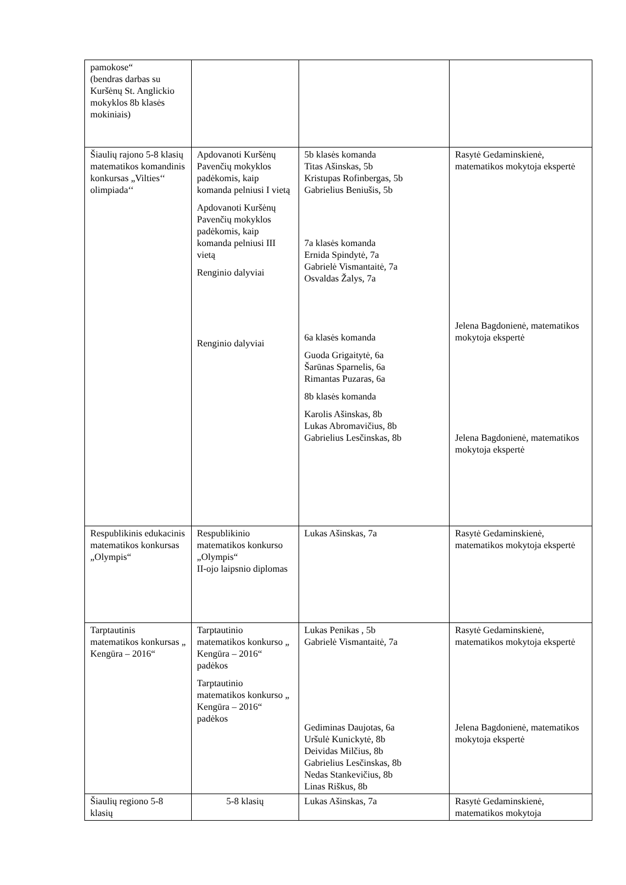| pamokose“ (bendras darbas su Kuršėnų St. Anglickio mokyklos 8b klasės mokiniais) | | | |
| Šiaulių rajono 5-8 klasių matematikos komandinis konkursas „Vilties‘‘ olimpiada‘‘ | Apdovanoti Kuršėnų Pavenčių mokyklos padėkomis, kaip komanda pelniusi I vietą Apdovanoti Kuršėnų Pavenčių mokyklos padėkomis, kaip komanda pelniusi III vietą Renginio dalyviai Renginio dalyviai | 5b klasės komanda Titas Ašinskas, 5b Kristupas Rofinbergas, 5b Gabrielius Beniušis, 5b 7a klasės komanda Ernida Spindytė, 7a Gabrielė Vismantaitė, 7a Osvaldas Žalys, 7a 6a klasės komanda Guoda Grigaitytė, 6a Šarūnas Sparnelis, 6a Rimantas Puzaras, 6a 8b klasės komanda Karolis Ašinskas, 8b Lukas Abromavičius, 8b Gabrielius Lesčinskas, 8b | Rasytė Gedaminskienė, matematikos mokytoja ekspertė Jelena Bagdonienė, matematikos mokytoja ekspertė Jelena Bagdonienė, matematikos mokytoja ekspertė |
| Respublikinis edukacinis matematikos konkursas „Olympis“ | Respublikinio matematikos konkurso „Olympis“ II-ojo laipsnio diplomas | Lukas Ašinskas, 7a | Rasytė Gedaminskienė, matematikos mokytoja ekspertė |
| Tarptautinis matematikos konkursas „ Kengūra – 2016“ | Tarptautinio matematikos konkurso „ Kengūra – 2016“ padėkos Tarptautinio matematikos konkurso „ Kengūra – 2016“ padėkos | Lukas Penikas , 5b Gabrielė Vismantaitė, 7a Gediminas Daujotas, 6a Uršulė Kunickytė, 8b Deividas Milčius, 8b Gabrielius Lesčinskas, 8b Nedas Stankevičius, 8b Linas Riškus, 8b | Rasytė Gedaminskienė, matematikos mokytoja ekspertė Jelena Bagdonienė, matematikos mokytoja ekspertė |
| Šiaulių regiono 5-8 klasių | 5-8 klasių | Lukas Ašinskas, 7a | Rasytė Gedaminskienė, matematikos mokytoja |